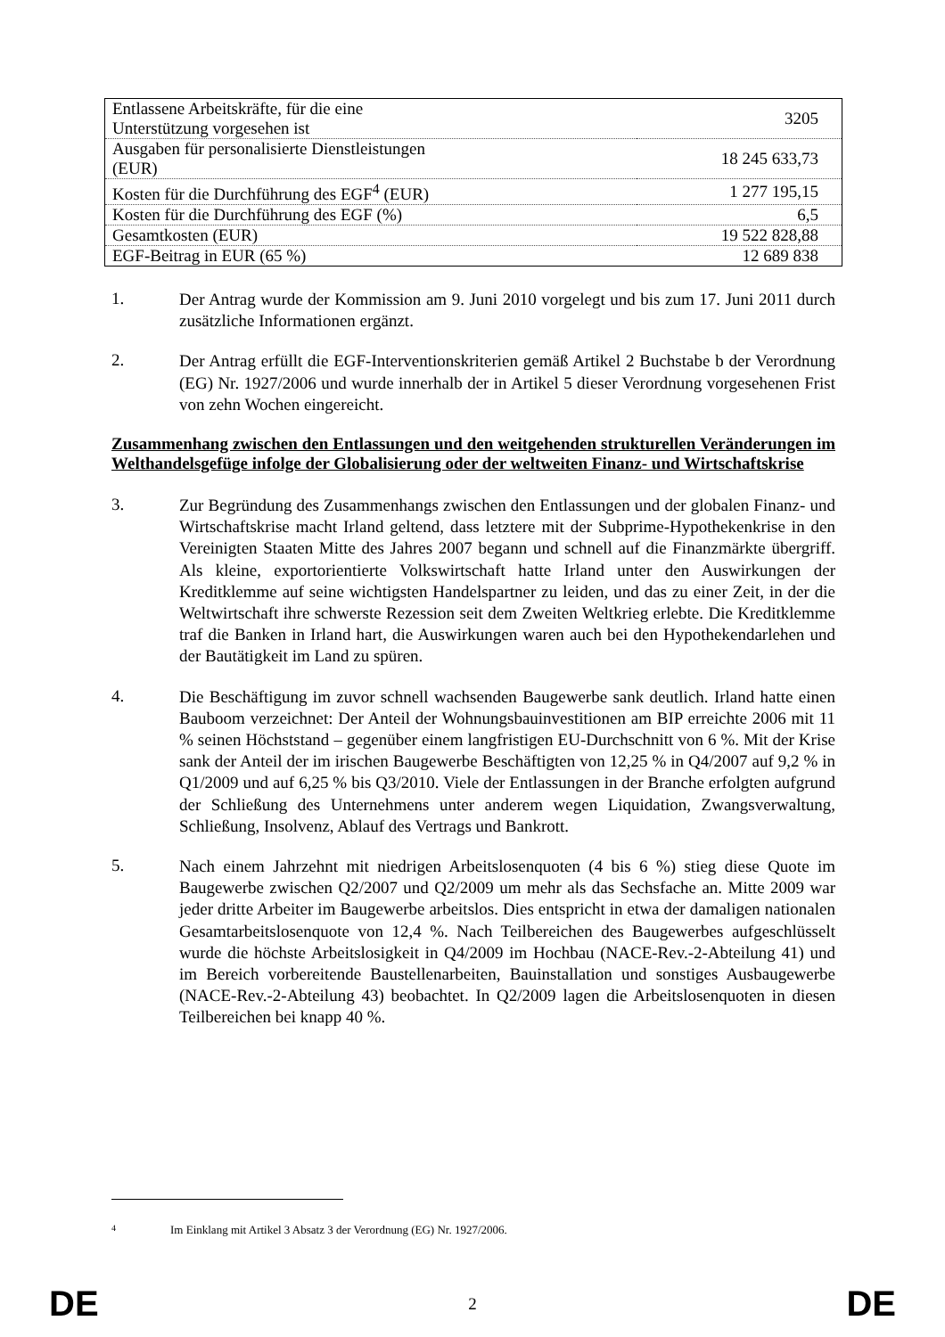| Entlassene Arbeitskräfte, für die eine Unterstützung vorgesehen ist | 3205 |
| Ausgaben für personalisierte Dienstleistungen (EUR) | 18 245 633,73 |
| Kosten für die Durchführung des EGF<sup>4</sup> (EUR) | 1 277 195,15 |
| Kosten für die Durchführung des EGF (%) | 6,5 |
| Gesamtkosten (EUR) | 19 522 828,88 |
| EGF-Beitrag in EUR (65 %) | 12 689 838 |
1.
Der Antrag wurde der Kommission am 9. Juni 2010 vorgelegt und bis zum 17. Juni 2011 durch zusätzliche Informationen ergänzt.
2.
Der Antrag erfüllt die EGF-Interventionskriterien gemäß Artikel 2 Buchstabe b der Verordnung (EG) Nr. 1927/2006 und wurde innerhalb der in Artikel 5 dieser Verordnung vorgesehenen Frist von zehn Wochen eingereicht.
Zusammenhang zwischen den Entlassungen und den weitgehenden strukturellen Veränderungen im Welthandelsgefüge infolge der Globalisierung oder der weltweiten Finanz- und Wirtschaftskrise
3.
Zur Begründung des Zusammenhangs zwischen den Entlassungen und der globalen Finanz- und Wirtschaftskrise macht Irland geltend, dass letztere mit der Subprime-Hypothekenkrise in den Vereinigten Staaten Mitte des Jahres 2007 begann und schnell auf die Finanzmärkte übergriff. Als kleine, exportorientierte Volkswirtschaft hatte Irland unter den Auswirkungen der Kreditklemme auf seine wichtigsten Handelspartner zu leiden, und das zu einer Zeit, in der die Weltwirtschaft ihre schwerste Rezession seit dem Zweiten Weltkrieg erlebte. Die Kreditklemme traf die Banken in Irland hart, die Auswirkungen waren auch bei den Hypothekendarlehen und der Bautätigkeit im Land zu spüren.
4.
Die Beschäftigung im zuvor schnell wachsenden Baugewerbe sank deutlich. Irland hatte einen Bauboom verzeichnet: Der Anteil der Wohnungsbauinvestitionen am BIP erreichte 2006 mit 11 % seinen Höchststand – gegenüber einem langfristigen EU-Durchschnitt von 6 %. Mit der Krise sank der Anteil der im irischen Baugewerbe Beschäftigten von 12,25 % in Q4/2007 auf 9,2 % in Q1/2009 und auf 6,25 % bis Q3/2010. Viele der Entlassungen in der Branche erfolgten aufgrund der Schließung des Unternehmens unter anderem wegen Liquidation, Zwangsverwaltung, Schließung, Insolvenz, Ablauf des Vertrags und Bankrott.
5.
Nach einem Jahrzehnt mit niedrigen Arbeitslosenquoten (4 bis 6 %) stieg diese Quote im Baugewerbe zwischen Q2/2007 und Q2/2009 um mehr als das Sechsfache an. Mitte 2009 war jeder dritte Arbeiter im Baugewerbe arbeitslos. Dies entspricht in etwa der damaligen nationalen Gesamtarbeitslosenquote von 12,4 %. Nach Teilbereichen des Baugewerbes aufgeschlüsselt wurde die höchste Arbeitslosigkeit in Q4/2009 im Hochbau (NACE-Rev.-2-Abteilung 41) und im Bereich vorbereitende Baustellenarbeiten, Bauinstallation und sonstiges Ausbaugewerbe (NACE-Rev.-2-Abteilung 43) beobachtet. In Q2/2009 lagen die Arbeitslosenquoten in diesen Teilbereichen bei knapp 40 %.
4 Im Einklang mit Artikel 3 Absatz 3 der Verordnung (EG) Nr. 1927/2006.
DE 2 DE